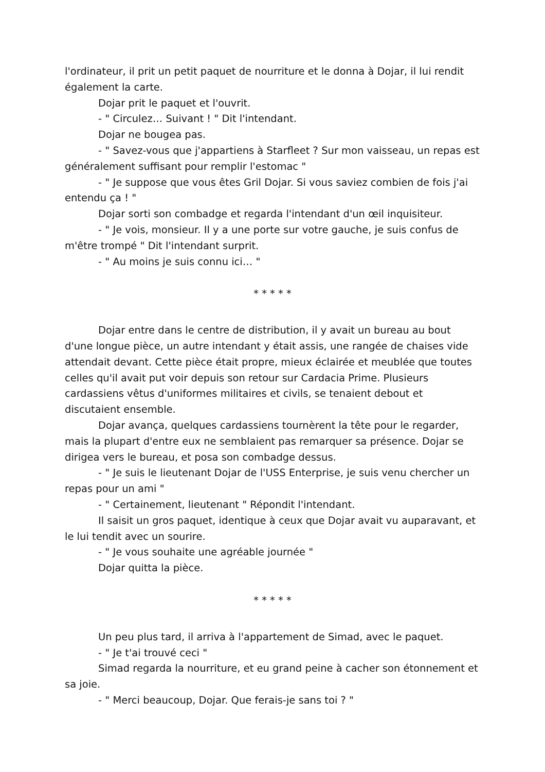l'ordinateur, il prit un petit paquet de nourriture et le donna à Dojar, il lui rendit également la carte.
Dojar prit le paquet et l'ouvrit.
- " Circulez… Suivant ! " Dit l'intendant.
Dojar ne bougea pas.
- " Savez-vous que j'appartiens à Starfleet ? Sur mon vaisseau, un repas est généralement suffisant pour remplir l'estomac "
- " Je suppose que vous êtes Gril Dojar. Si vous saviez combien de fois j'ai entendu ça ! "
Dojar sorti son combadge et regarda l'intendant d'un œil inquisiteur.
- " Je vois, monsieur. Il y a une porte sur votre gauche, je suis confus de m'être trompé " Dit l'intendant surprit.
- " Au moins je suis connu ici… "
* * * * *
Dojar entre dans le centre de distribution, il y avait un bureau au bout d'une longue pièce, un autre intendant y était assis, une rangée de chaises vide attendait devant. Cette pièce était propre, mieux éclairée et meublée que toutes celles qu'il avait put voir depuis son retour sur Cardacia Prime. Plusieurs cardassiens vêtus d'uniformes militaires et civils, se tenaient debout et discutaient ensemble.
Dojar avança, quelques cardassiens tournèrent la tête pour le regarder, mais la plupart d'entre eux ne semblaient pas remarquer sa présence. Dojar se dirigea vers le bureau, et posa son combadge dessus.
- " Je suis le lieutenant Dojar de l'USS Enterprise, je suis venu chercher un repas pour un ami "
- " Certainement, lieutenant " Répondit l'intendant.
Il saisit un gros paquet, identique à ceux que Dojar avait vu auparavant, et le lui tendit avec un sourire.
- " Je vous souhaite une agréable journée "
Dojar quitta la pièce.
* * * * *
Un peu plus tard, il arriva à l'appartement de Simad, avec le paquet.
- " Je t'ai trouvé ceci "
Simad regarda la nourriture, et eu grand peine à cacher son étonnement et sa joie.
- " Merci beaucoup, Dojar. Que ferais-je sans toi ? "